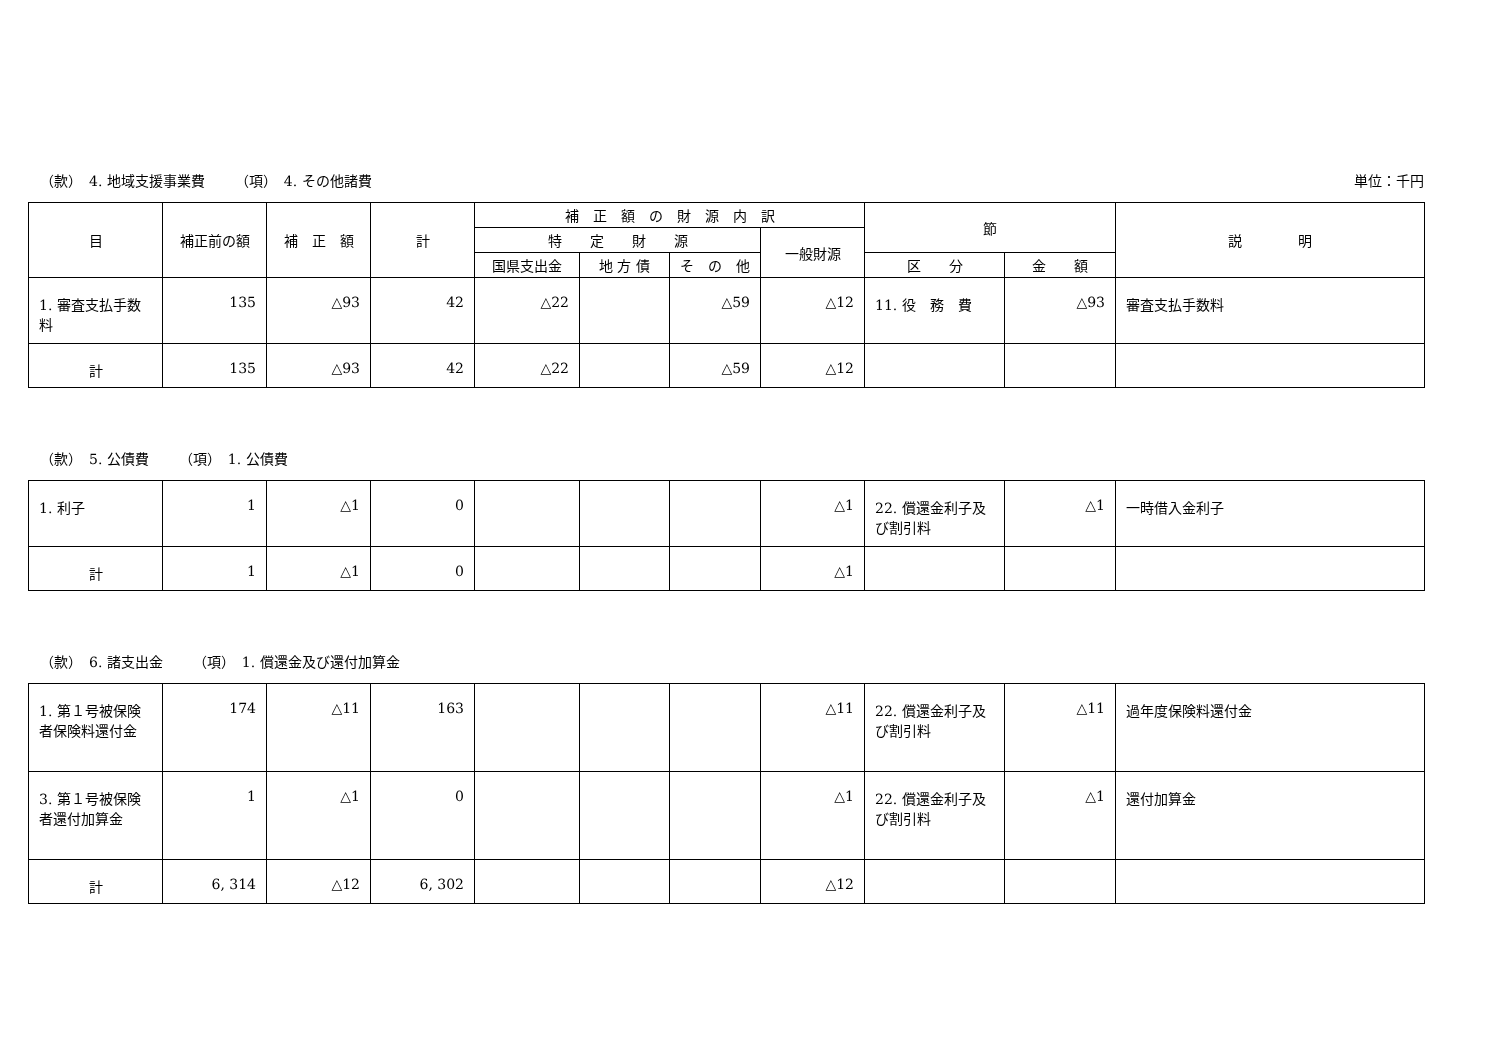（款）　4. 地域支援事業費 （項）　4. その他諸費
単位：千円
| 目 | 補正前の額 | 補 正 額 | 計 | 補 正 額 の 財 源 内 訳 | | | | 節 | | 説 明 |
| --- | --- | --- | --- | --- | --- | --- | --- | --- | --- | --- |
| | | | | 特 定 財 源 | | | 一般財源 | | | |
| | | | | 国県支出金 | 地 方 債 | そ の 他 | | 区 分 | 金 額 | |
| 1. 審査支払手数料 | 135 | △93 | 42 | △22 | | △59 | △12 | 11. 役 務 費 | △93 | 審査支払手数料 |
| 計 | 135 | △93 | 42 | △22 | | △59 | △12 | | | |
（款）　5. 公債費 （項）　1. 公債費
| 1. 利子 | 1 | △1 | 0 | | | | △1 | 22. 償還金利子及び割引料 | △1 | 一時借入金利子 |
| 計 | 1 | △1 | 0 | | | | △1 | | | |
（款）　6. 諸支出金 （項）　1. 償還金及び還付加算金
| 1. 第１号被保険者保険料還付金 | 174 | △11 | 163 | | | | △11 | 22. 償還金利子及び割引料 | △11 | 過年度保険料還付金 |
| 3. 第１号被保険者還付加算金 | 1 | △1 | 0 | | | | △1 | 22. 償還金利子及び割引料 | △1 | 還付加算金 |
| 計 | 6, 314 | △12 | 6, 302 | | | | △12 | | | |